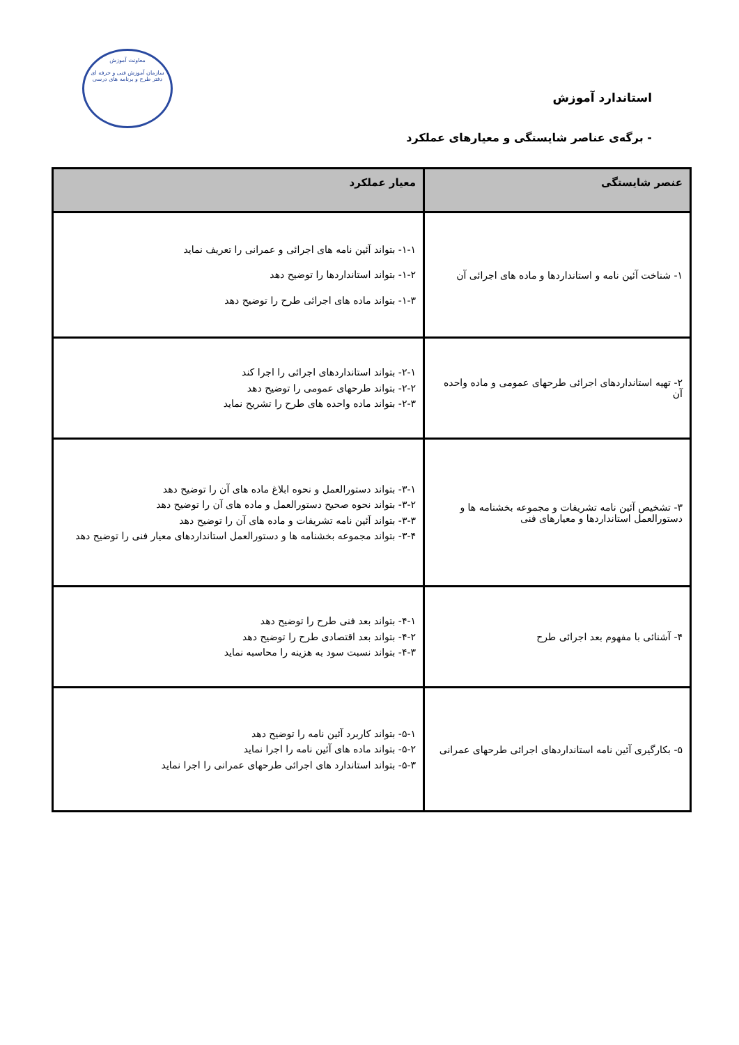معاونت آموزش
سازمان آموزش فنی و حرفه ای
دفتر طرح و برنامه های درسی
استاندارد آموزش
- برگه‌ی عناصر شایستگی و معیارهای عملکرد
| عنصر شایستگی | معیار عملکرد |
| --- | --- |
| ۱- شناخت آئین نامه و استانداردها و ماده های اجرائی آن | ۱-۱- بتواند آئین نامه های اجرائی و عمرانی را تعریف نماید ۱-۲- بتواند استانداردها را توضیح دهد ۱-۳- بتواند ماده های اجرائی طرح را توضیح دهد |
| ۲- تهیه استانداردهای اجرائی طرحهای عمومی و ماده واحده آن | ۲-۱- بتواند استانداردهای اجرائی را اجرا کند ۲-۲- بتواند طرحهای عمومی را توضیح دهد ۲-۳- بتواند ماده واحده های طرح را تشریح نماید |
| ۳- تشخیص آئین نامه تشریفات و مجموعه بخشنامه ها و دستورالعمل استانداردها و معیارهای فنی | ۳-۱- بتواند دستورالعمل و نحوه ابلاغ ماده های آن را توضیح دهد ۳-۲- بتواند نحوه صحیح دستورالعمل و ماده های آن را توضیح دهد ۳-۳- بتواند آئین نامه تشریفات و ماده های آن را توضیح دهد ۳-۴- بتواند مجموعه بخشنامه ها و دستورالعمل استانداردهای معیار فنی را توضیح دهد |
| ۴- آشنائی با مفهوم بعد اجرائی طرح | ۴-۱- بتواند بعد فنی طرح را توضیح دهد ۴-۲- بتواند بعد اقتصادی طرح را توضیح دهد ۴-۳- بتواند نسبت سود به هزینه را محاسبه نماید |
| ۵- بکارگیری آئین نامه استانداردهای اجرائی طرحهای عمرانی | ۵-۱- بتواند کاربرد آئین نامه را توضیح دهد ۵-۲- بتواند ماده های آئین نامه را اجرا نماید ۵-۳- بتواند استاندارد های اجرائی طرحهای عمرانی را اجرا نماید |